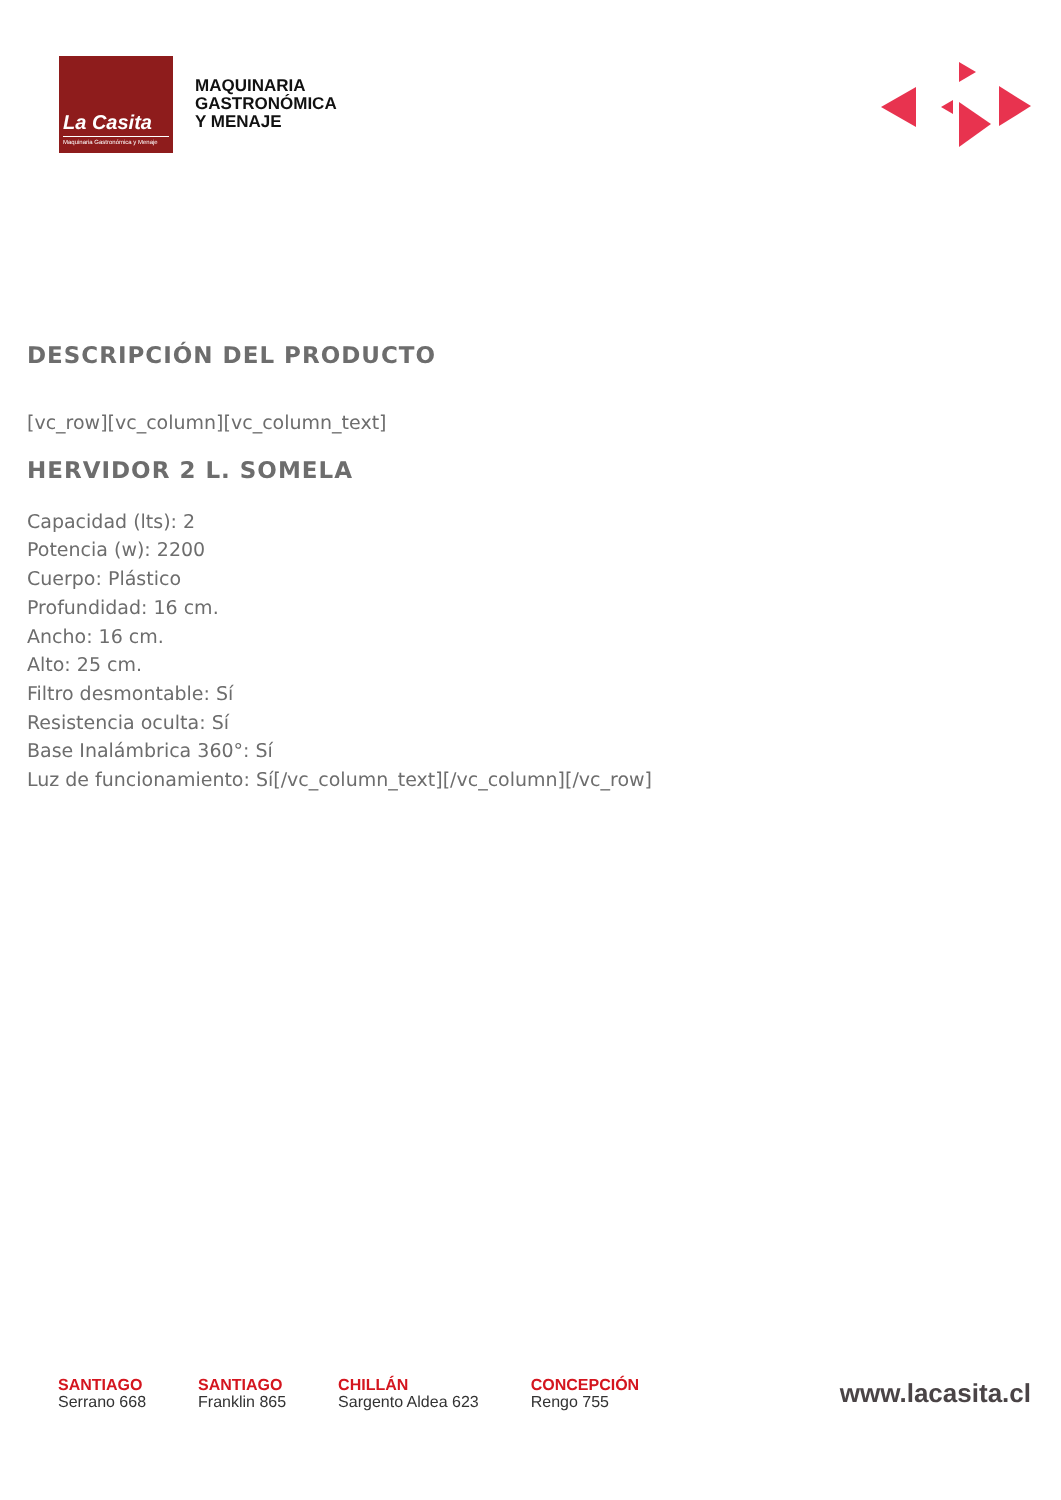La Casita
Maquinaria Gastronómica y Menaje
MAQUINARIA
GASTRONÓMICA
Y MENAJE
DESCRIPCIÓN DEL PRODUCTO
[vc_row][vc_column][vc_column_text]
HERVIDOR 2 L. SOMELA
Capacidad (lts): 2
Potencia (w): 2200
Cuerpo: Plástico
Profundidad: 16 cm.
Ancho: 16 cm.
Alto: 25 cm.
Filtro desmontable: Sí
Resistencia oculta: Sí
Base Inalámbrica 360°: Sí
Luz de funcionamiento: Sí[/vc_column_text][/vc_column][/vc_row]
SANTIAGO
Serrano 668
SANTIAGO
Franklin 865
CHILLÁN
Sargento Aldea 623
CONCEPCIÓN
Rengo 755
www.lacasita.cl